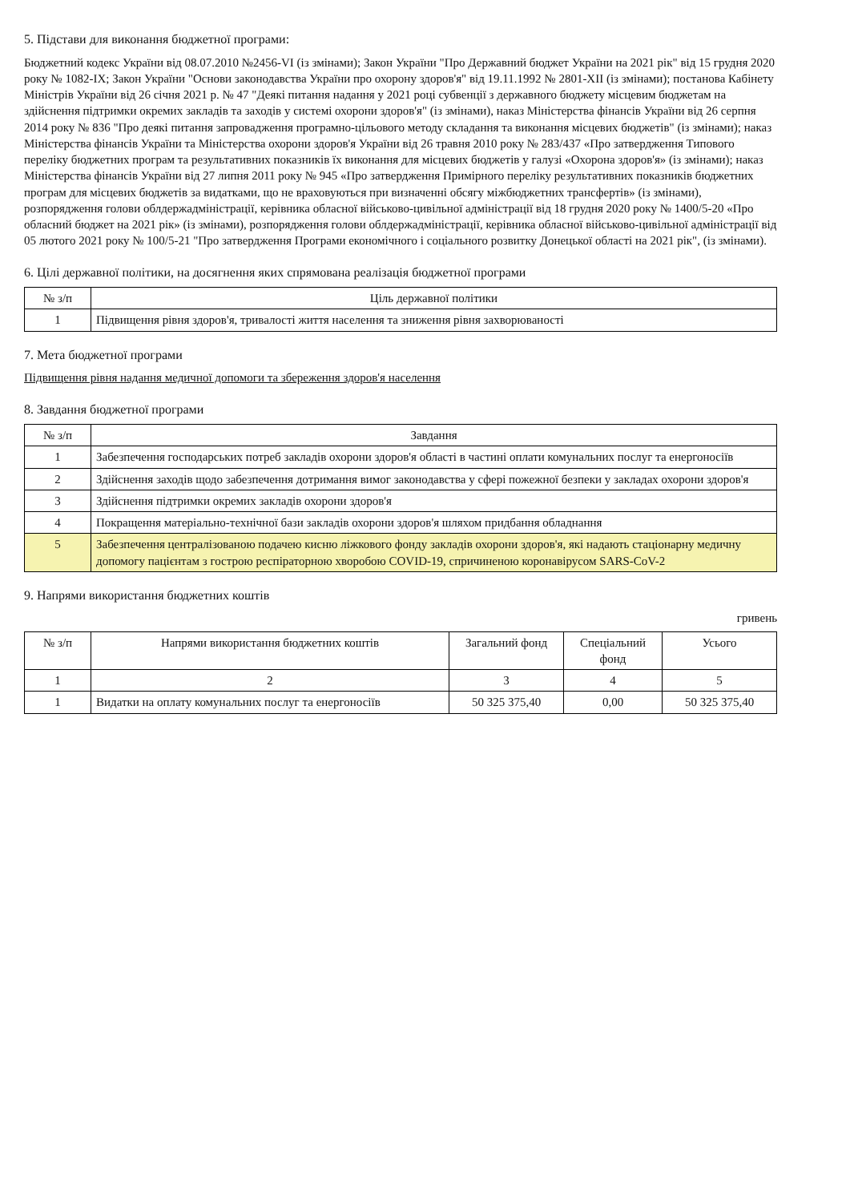5. Підстави для виконання бюджетної програми:
Бюджетний кодекс України від 08.07.2010 №2456-VI (із змінами); Закон України "Про Державний бюджет України на 2021 рік" від 15 грудня 2020 року № 1082-IX; Закон України "Основи законодавства України про охорону здоров'я" від 19.11.1992 № 2801-XII (із змінами); постанова Кабінету Міністрів України від 26 січня 2021 р. № 47 "Деякі питання надання у 2021 році субвенції з державного бюджету місцевим бюджетам на здійснення підтримки окремих закладів та заходів у системі охорони здоров'я" (із змінами), наказ Міністерства фінансів України від 26 серпня 2014 року № 836 "Про деякі питання запровадження програмно-цільового методу складання та виконання місцевих бюджетів" (із змінами); наказ Міністерства фінансів України та Міністерства охорони здоров'я України від 26 травня 2010 року № 283/437 «Про затвердження Типового переліку бюджетних програм та результативних показників їх виконання для місцевих бюджетів у галузі «Охорона здоров'я» (із змінами); наказ Міністерства фінансів України від 27 липня 2011 року № 945 «Про затвердження Примірного переліку результативних показників бюджетних програм для місцевих бюджетів за видатками, що не враховуються при визначенні обсягу міжбюджетних трансфертів» (із змінами), розпорядження голови облдержадміністрації, керівника обласної військово-цивільної адміністрації від 18 грудня 2020 року № 1400/5-20 «Про обласний бюджет на 2021 рік» (із змінами), розпорядження голови облдержадміністрації, керівника обласної військово-цивільної адміністрації від 05 лютого 2021 року № 100/5-21 "Про затвердження Програми економічного і соціального розвитку Донецької області на 2021 рік", (із змінами).
6. Цілі державної політики, на досягнення яких спрямована реалізація бюджетної програми
| № з/п | Ціль державної політики |
| --- | --- |
| 1 | Підвищення рівня здоров'я, тривалості життя населення та зниження рівня захворюваності |
7. Мета бюджетної програми
Підвищення рівня надання медичної допомоги та збереження здоров'я населення
8. Завдання бюджетної програми
| № з/п | Завдання |
| --- | --- |
| 1 | Забезпечення господарських потреб закладів охорони здоров'я області в частині оплати комунальних послуг та енергоносіїв |
| 2 | Здійснення заходів щодо забезпечення дотримання вимог законодавства у сфері пожежної безпеки у закладах охорони здоров'я |
| 3 | Здійснення підтримки окремих закладів охорони здоров'я |
| 4 | Покращення матеріально-технічної бази закладів охорони здоров'я шляхом придбання обладнання |
| 5 | Забезпечення централізованою подачею кисню ліжкового фонду закладів охорони здоров'я, які надають стаціонарну медичну допомогу пацієнтам з гострою респіраторною хворобою COVID-19, спричиненою коронавірусом SARS-CoV-2 |
9. Напрями використання бюджетних коштів
гривень
| № з/п | Напрями використання бюджетних коштів | Загальний фонд | Спеціальний фонд | Усього |
| --- | --- | --- | --- | --- |
| 1 | 2 | 3 | 4 | 5 |
| 1 | Видатки на оплату комунальних послуг та енергоносіїв | 50 325 375,40 | 0,00 | 50 325 375,40 |